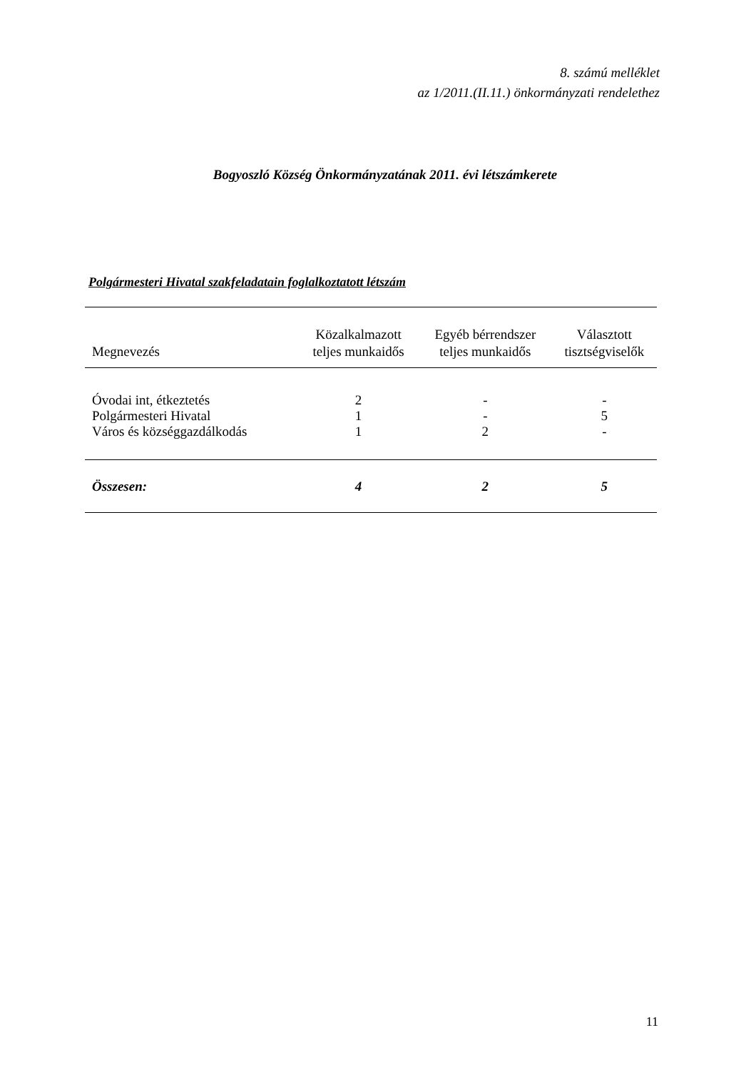8. számú melléklet
az 1/2011.(II.11.) önkormányzati rendelethez
Bogyoszló Község Önkormányzatának 2011. évi létszámkerete
Polgármesteri Hivatal szakfeladatain foglalkoztatott létszám
| Megnevezés | Közalkalmazott teljes munkaidős | Egyéb bérrendszer teljes munkaidős | Választott tisztségviselők |
| --- | --- | --- | --- |
| Óvodai int, étkeztetés | 2 | - | - |
| Polgármesteri Hivatal | 1 | - | 5 |
| Város és községgazdálkodás | 1 | 2 | - |
| Összesen: | 4 | 2 | 5 |
11